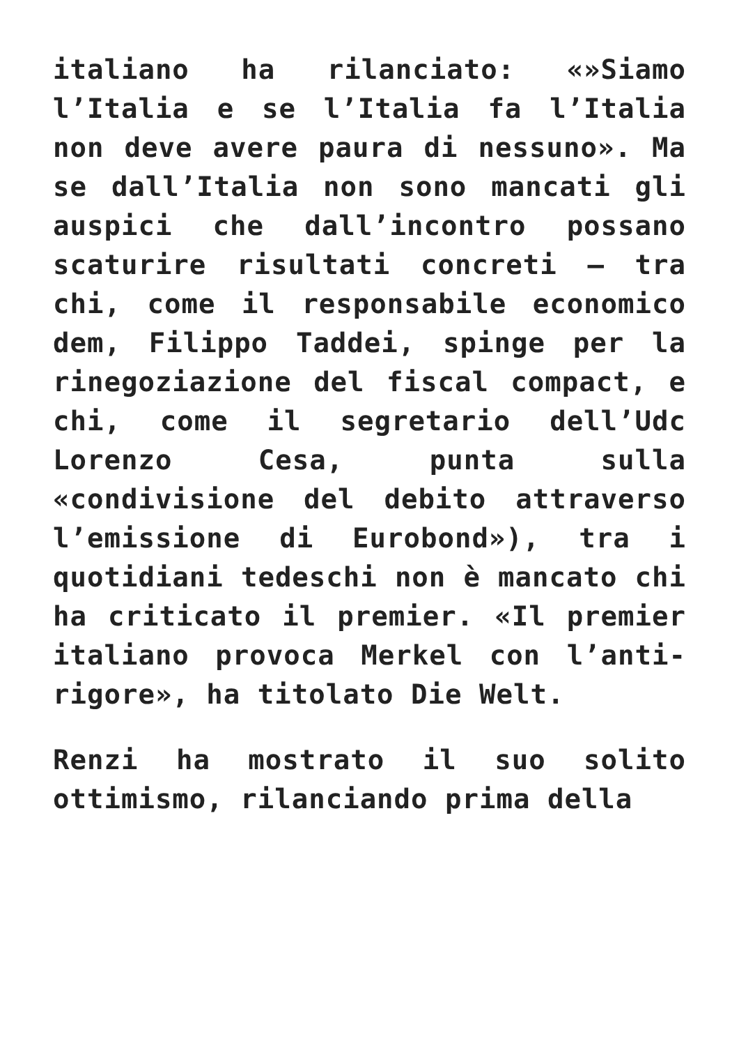italiano ha rilanciato: «»Siamo l’Italia e se l’Italia fa l’Italia non deve avere paura di nessuno». Ma se dall’Italia non sono mancati gli auspici che dall’incontro possano scaturire risultati concreti – tra chi, come il responsabile economico dem, Filippo Taddei, spinge per la rinegoziazione del fiscal compact, e chi, come il segretario dell’Udc Lorenzo Cesa, punta sulla «condivisione del debito attraverso l’emissione di Eurobond»), tra i quotidiani tedeschi non è mancato chi ha criticato il premier. «Il premier italiano provoca Merkel con l’anti-rigore», ha titolato Die Welt.
Renzi ha mostrato il suo solito ottimismo, rilanciando prima della